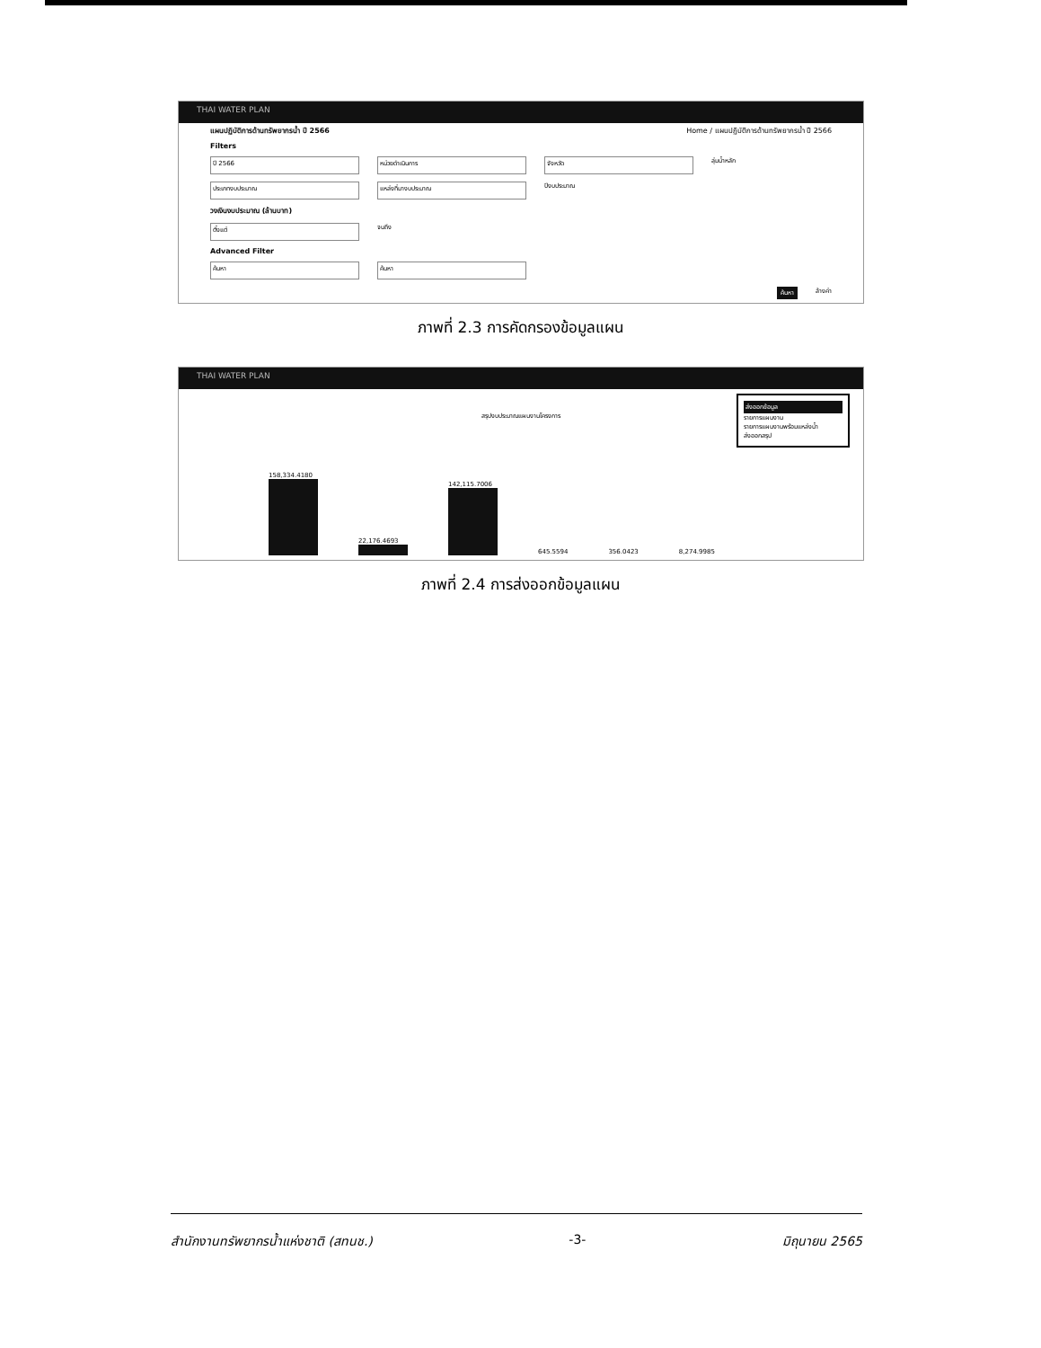THAI WATER PLAN
แผนปฏิบัติการด้านทรัพยากรน้ำ ปี 2566 Home / แผนปฏิบัติการด้านทรัพยากรน้ำ ปี 2566
Filters
ปี 2566 หน่วยดำเนินการ จังหวัด
ลุ่มน้ำหลัก
ประเภทงบประมาณ แหล่งที่มางบประมาณ
ปีงบประมาณ
วงเงินงบประมาณ (ล้านบาท)
ตั้งแต่
จนถึง
Advanced Filter
ค้นหา ค้นหา
ค้นหา ล้างค่า
ภาพที่ 2.3 การคัดกรองข้อมูลแผน
THAI WATER PLAN
ส่งออกข้อมูล
รายการแผนงาน
รายการแผนงานพร้อมแหล่งน้ำ
ส่งออกสรุป
สรุปงบประมาณแผนงานโครงการ
158,334.4180
22,176.4693
142,115.7006
645.5594
356.0423
8,274.9985
ภาพที่ 2.4 การส่งออกข้อมูลแผน
สำนักงานทรัพยากรน้ำแห่งชาติ (สทนช.) -3- มิถุนายน 2565